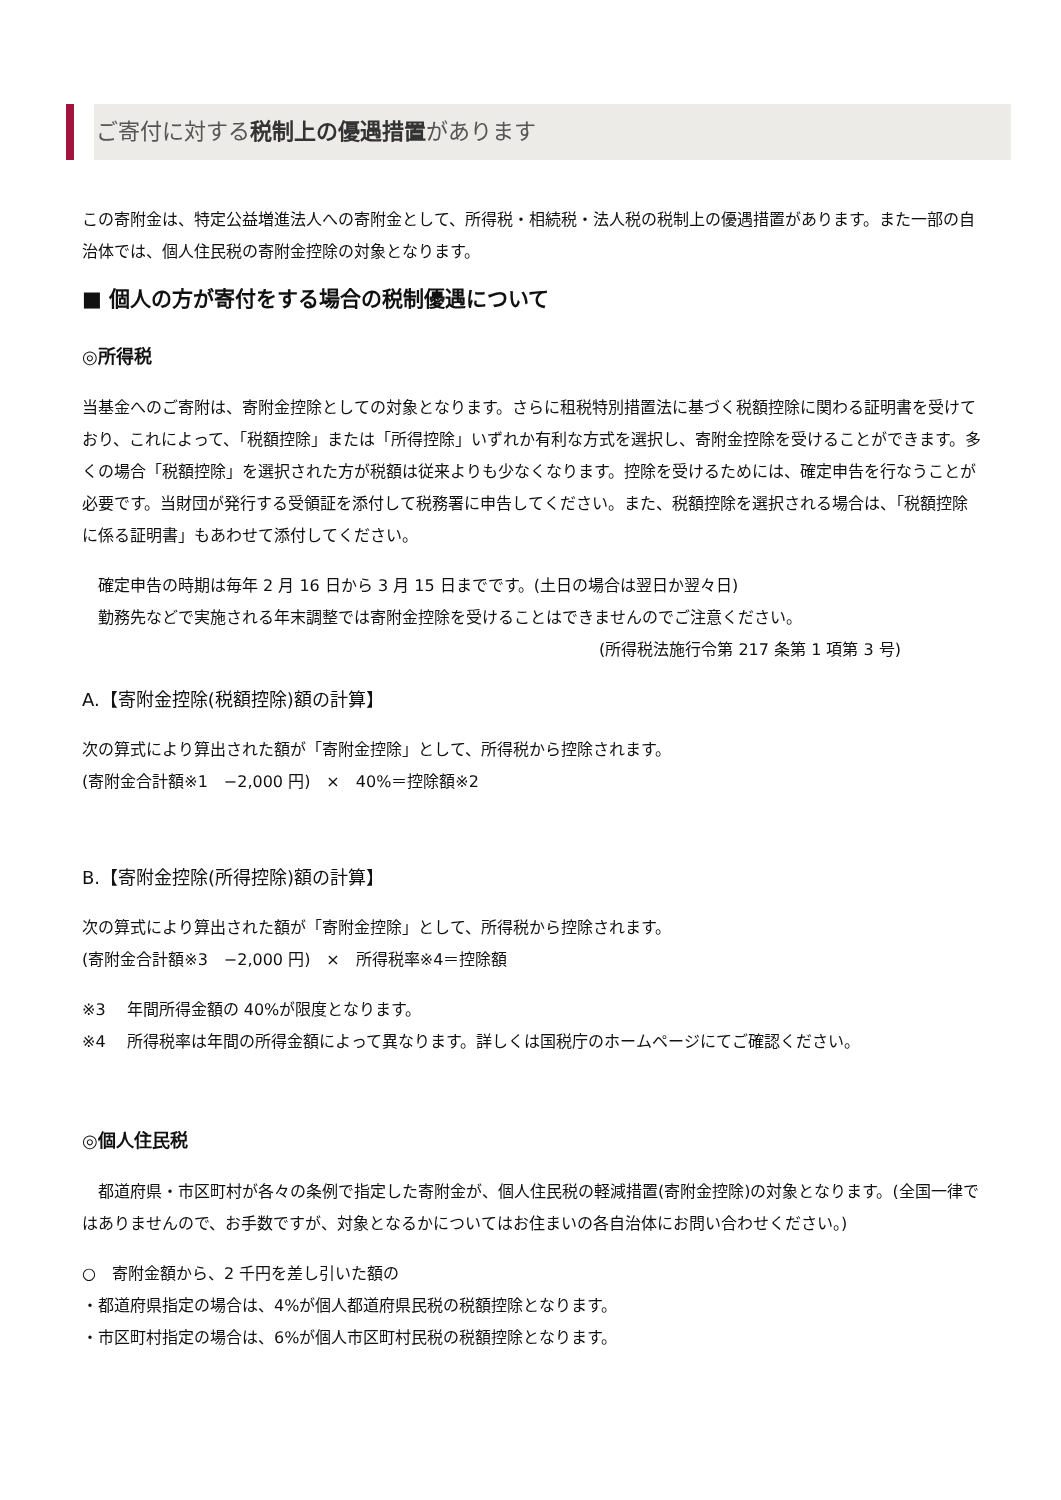ご寄付に対する税制上の優遇措置があります
この寄附金は、特定公益増進法人への寄附金として、所得税・相続税・法人税の税制上の優遇措置があります。また一部の自治体では、個人住民税の寄附金控除の対象となります。
■ 個人の方が寄付をする場合の税制優遇について
◎所得税
当基金へのご寄附は、寄附金控除としての対象となります。さらに租税特別措置法に基づく税額控除に関わる証明書を受けており、これによって、「税額控除」または「所得控除」いずれか有利な方式を選択し、寄附金控除を受けることができます。多くの場合「税額控除」を選択された方が税額は従来よりも少なくなります。控除を受けるためには、確定申告を行なうことが必要です。当財団が発行する受領証を添付して税務署に申告してください。また、税額控除を選択される場合は、「税額控除に係る証明書」もあわせて添付してください。
　確定申告の時期は毎年 2 月 16 日から 3 月 15 日までです。(土日の場合は翌日か翌々日)
　勤務先などで実施される年末調整では寄附金控除を受けることはできませんのでご注意ください。
(所得税法施行令第 217 条第 1 項第 3 号)
A.【寄附金控除(税額控除)額の計算】
次の算式により算出された額が「寄附金控除」として、所得税から控除されます。
(寄附金合計額※1　−2,000 円)　×　40%＝控除額※2
B.【寄附金控除(所得控除)額の計算】
次の算式により算出された額が「寄附金控除」として、所得税から控除されます。
(寄附金合計額※3　−2,000 円)　×　所得税率※4＝控除額
※3　 年間所得金額の 40%が限度となります。
※4　 所得税率は年間の所得金額によって異なります。詳しくは国税庁のホームページにてご確認ください。
◎個人住民税
　都道府県・市区町村が各々の条例で指定した寄附金が、個人住民税の軽減措置(寄附金控除)の対象となります。(全国一律ではありませんので、お手数ですが、対象となるかについてはお住まいの各自治体にお問い合わせください。)
○　寄附金額から、2 千円を差し引いた額の
・都道府県指定の場合は、4%が個人都道府県民税の税額控除となります。
・市区町村指定の場合は、6%が個人市区町村民税の税額控除となります。